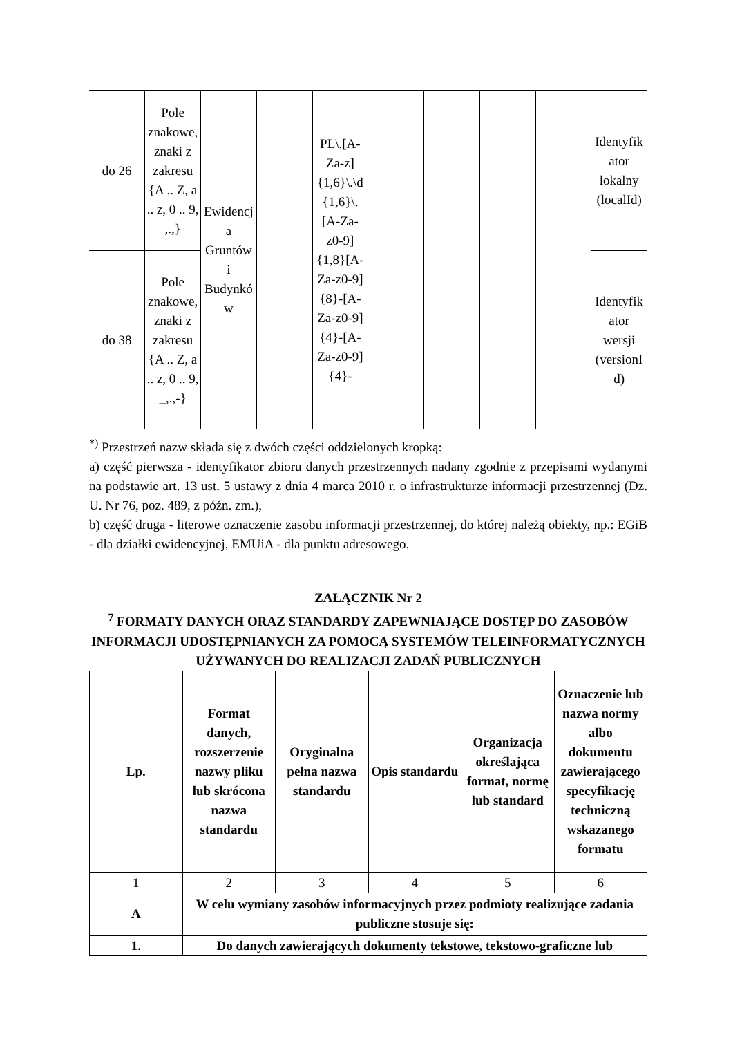| do 26 | Pole znakowe, znaki z zakresu {A .. Z, a .. z, 0 .. 9, ,.,} | Ewidencja Gruntów i Budynków | | PL\.[A-Za-z]{1,6}\.\d{1,6}\.[A-Za-z0-9]{1,8}[A-Za-z0-9]{8}-[A-Za-z0-9]{4}-[A-Za-z0-9]{4}- | | | | | Identyfikator lokalny (localId) |
| do 38 | Pole znakowe, znaki z zakresu {A .. Z, a .. z, 0 .. 9, _,.,-} | | | | | | | | Identyfikator wersji (versionId) |
<sup>*)</sup> Przestrzeń nazw składa się z dwóch części oddzielonych kropką:
a) część pierwsza - identyfikator zbioru danych przestrzennych nadany zgodnie z przepisami wydanymi na podstawie art. 13 ust. 5 ustawy z dnia 4 marca 2010 r. o infrastrukturze informacji przestrzennej (Dz. U. Nr 76, poz. 489, z późn. zm.),
b) część druga - literowe oznaczenie zasobu informacji przestrzennej, do której należą obiekty, np.: EGiB - dla działki ewidencyjnej, EMUiA - dla punktu adresowego.
ZAŁĄCZNIK Nr 2
<sup>7</sup> FORMATY DANYCH ORAZ STANDARDY ZAPEWNIAJĄCE DOSTĘP DO ZASOBÓW INFORMACJI UDOSTĘPNIANYCH ZA POMOCĄ SYSTEMÓW TELEINFORMATYCZNYCH UŻYWANYCH DO REALIZACJI ZADAŃ PUBLICZNYCH
| Lp. | Format danych, rozszerzenie nazwy pliku lub skrócona nazwa standardu | Oryginalna pełna nazwa standardu | Opis standardu | Organizacja określająca format, normę lub standard | Oznaczenie lub nazwa normy albo dokumentu zawierającego specyfikację techniczną wskazanego formatu |
| --- | --- | --- | --- | --- | --- |
| 1 | 2 | 3 | 4 | 5 | 6 |
| A | W celu wymiany zasobów informacyjnych przez podmioty realizujące zadania publiczne stosuje się: | | | | |
| 1. | Do danych zawierających dokumenty tekstowe, tekstowo-graficzne lub | | | | |